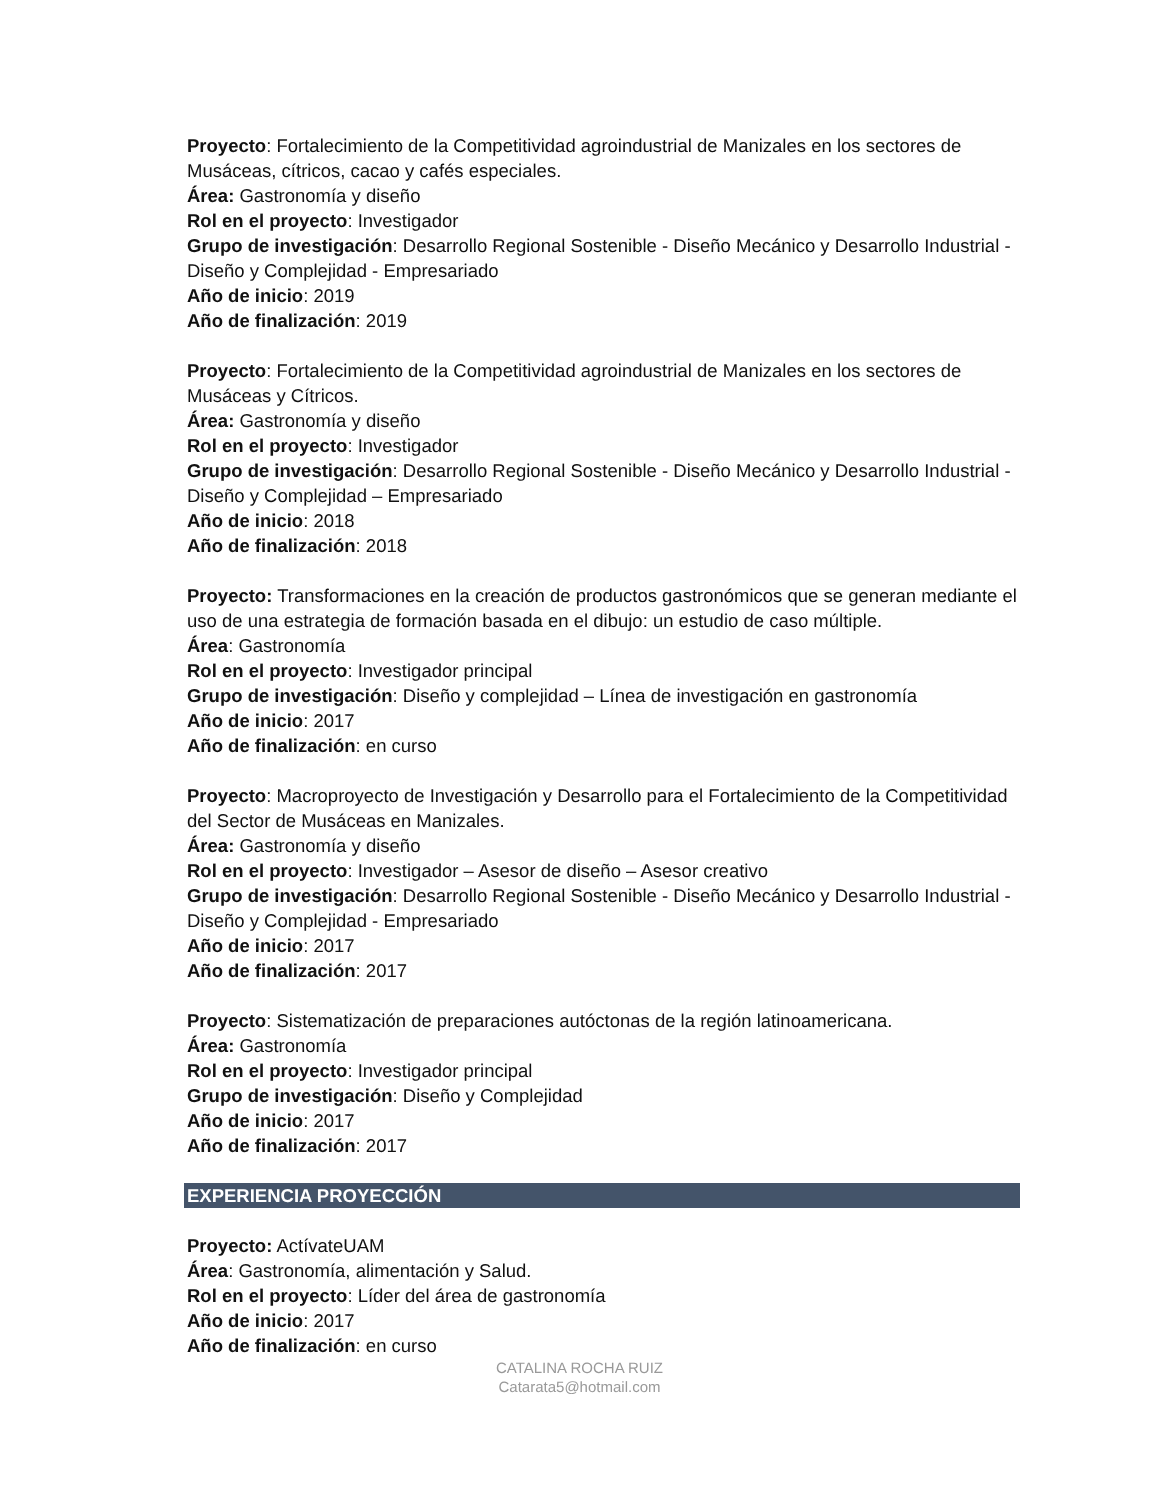Proyecto: Fortalecimiento de la Competitividad agroindustrial de Manizales en los sectores de Musáceas, cítricos, cacao y cafés especiales.
Área: Gastronomía y diseño
Rol en el proyecto: Investigador
Grupo de investigación: Desarrollo Regional Sostenible - Diseño Mecánico y Desarrollo Industrial - Diseño y Complejidad - Empresariado
Año de inicio: 2019
Año de finalización: 2019
Proyecto: Fortalecimiento de la Competitividad agroindustrial de Manizales en los sectores de Musáceas y Cítricos.
Área: Gastronomía y diseño
Rol en el proyecto: Investigador
Grupo de investigación: Desarrollo Regional Sostenible - Diseño Mecánico y Desarrollo Industrial - Diseño y Complejidad – Empresariado
Año de inicio: 2018
Año de finalización: 2018
Proyecto: Transformaciones en la creación de productos gastronómicos que se generan mediante el uso de una estrategia de formación basada en el dibujo: un estudio de caso múltiple.
Área: Gastronomía
Rol en el proyecto: Investigador principal
Grupo de investigación: Diseño y complejidad – Línea de investigación en gastronomía
Año de inicio: 2017
Año de finalización: en curso
Proyecto: Macroproyecto de Investigación y Desarrollo para el Fortalecimiento de la Competitividad del Sector de Musáceas en Manizales.
Área: Gastronomía y diseño
Rol en el proyecto: Investigador – Asesor de diseño – Asesor creativo
Grupo de investigación: Desarrollo Regional Sostenible - Diseño Mecánico y Desarrollo Industrial - Diseño y Complejidad - Empresariado
Año de inicio: 2017
Año de finalización: 2017
Proyecto: Sistematización de preparaciones autóctonas de la región latinoamericana.
Área: Gastronomía
Rol en el proyecto: Investigador principal
Grupo de investigación: Diseño y Complejidad
Año de inicio: 2017
Año de finalización: 2017
EXPERIENCIA PROYECCIÓN
Proyecto: ActívateUAM
Área: Gastronomía, alimentación y Salud.
Rol en el proyecto: Líder del área de gastronomía
Año de inicio: 2017
Año de finalización: en curso
CATALINA ROCHA RUIZ
Catarata5@hotmail.com